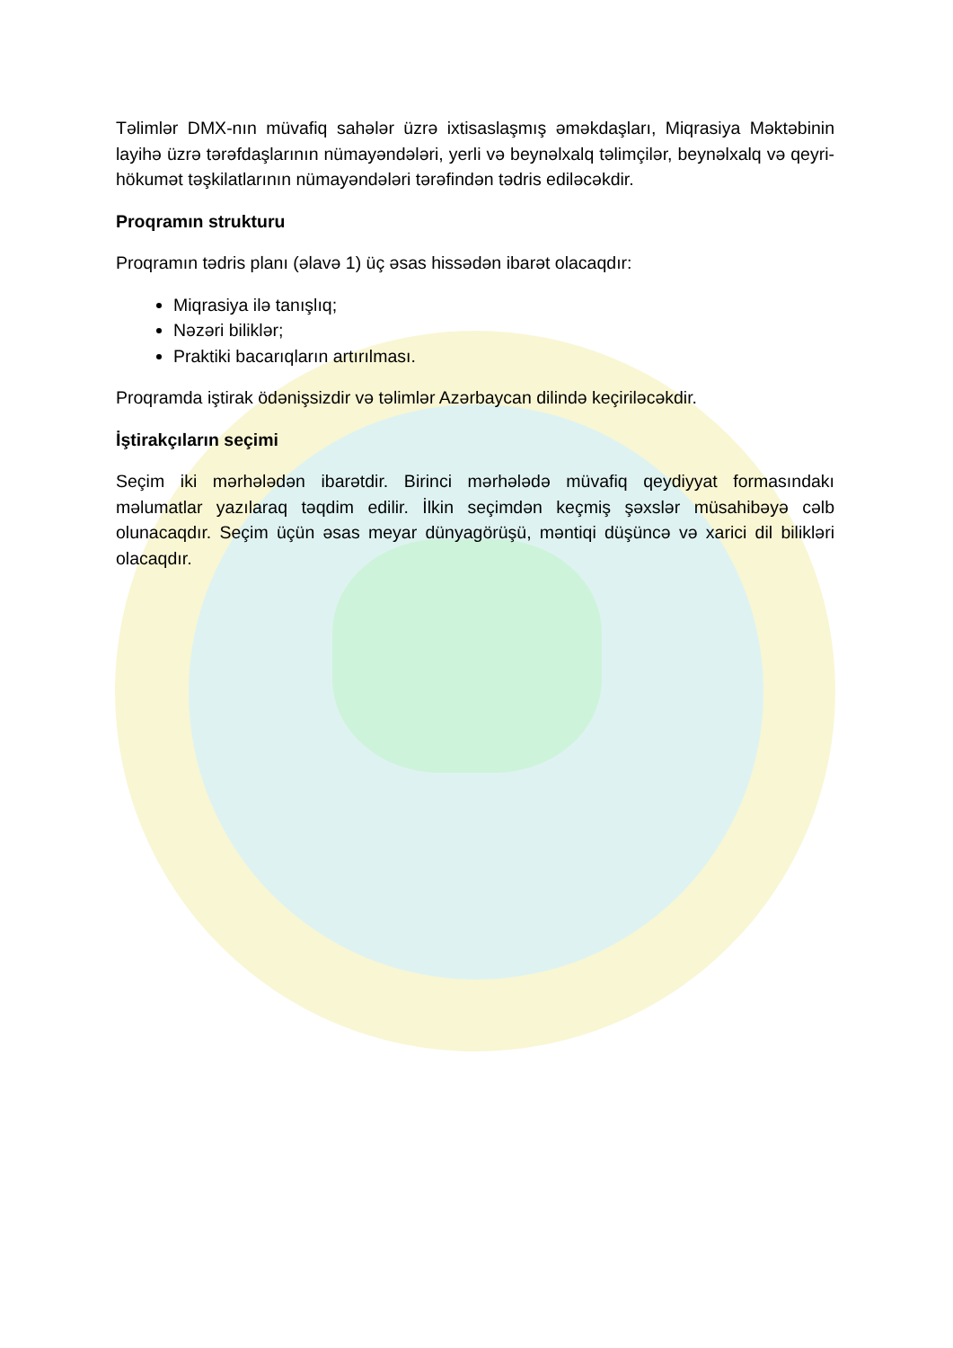Təlimlər DMX-nın müvafiq sahələr üzrə ixtisaslaşmış əməkdaşları, Miqrasiya Məktəbinin layihə üzrə tərəfdaşlarının nümayəndələri, yerli və beynəlxalq təlimçilər, beynəlxalq və qeyri-hökumət təşkilatlarının nümayəndələri tərəfindən tədris ediləcəkdir.
Proqramın strukturu
Proqramın tədris planı (əlavə 1) üç əsas hissədən ibarət olacaqdır:
Miqrasiya ilə tanışlıq;
Nəzəri biliklər;
Praktiki bacarıqların artırılması.
Proqramda iştirak ödənişsizdir və təlimlər Azərbaycan dilində keçiriləcəkdir.
İştirakçıların seçimi
Seçim iki mərhələdən ibarətdir. Birinci mərhələdə müvafiq qeydiyyat formasındakı məlumatlar yazılaraq təqdim edilir. İlkin seçimdən keçmiş şəxslər müsahibəyə cəlb olunacaqdır. Seçim üçün əsas meyar dünyagörüşü, məntiqi düşüncə və xarici dil bilikləri olacaqdır.